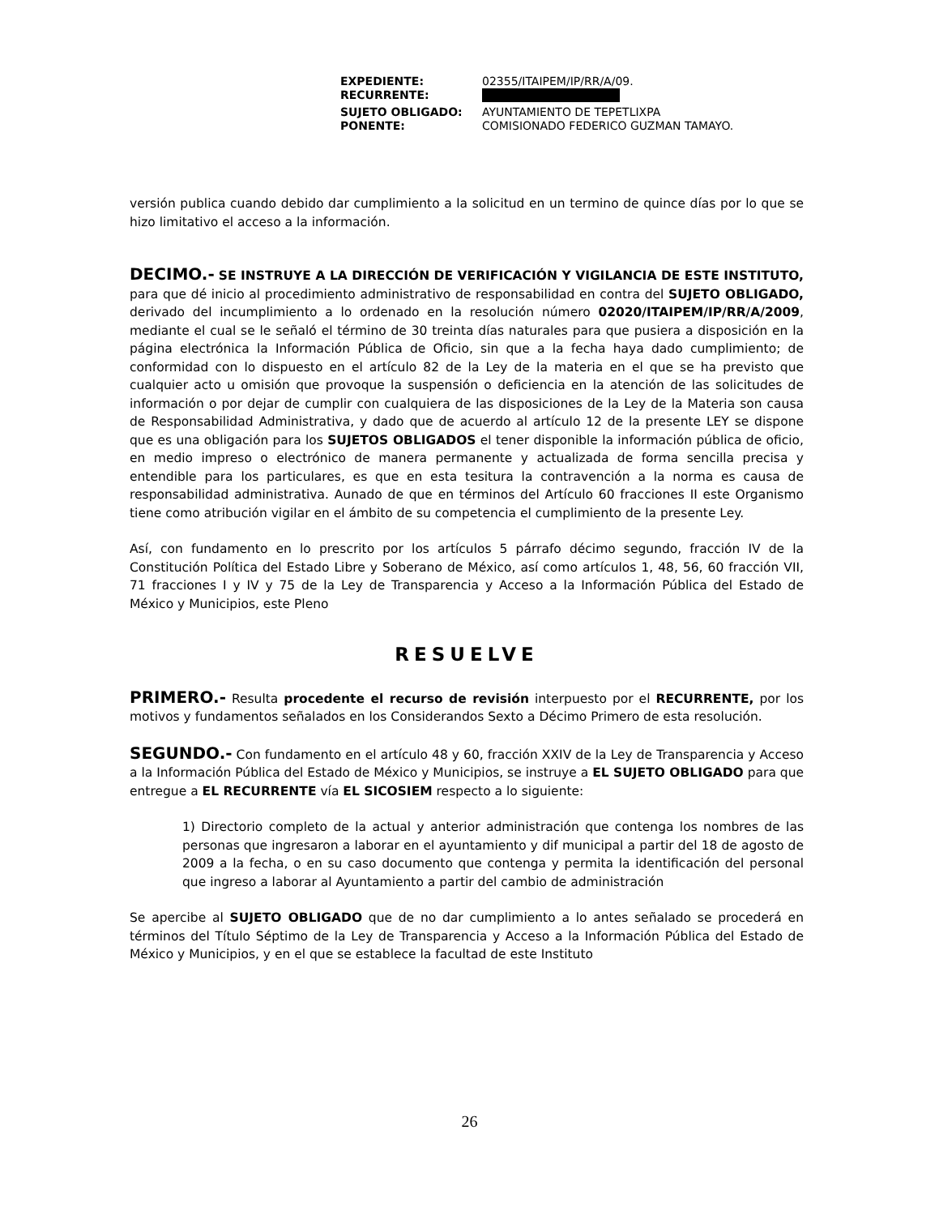| EXPEDIENTE: | 02355/ITAIPEM/IP/RR/A/09. |
| RECURRENTE: | |
| SUJETO OBLIGADO: | AYUNTAMIENTO DE TEPETLIXPA |
| PONENTE: | COMISIONADO FEDERICO GUZMAN TAMAYO. |
versión publica cuando debido dar cumplimiento a la solicitud en un termino de quince días por lo que se hizo limitativo el acceso a la información.
DECIMO.- SE INSTRUYE A LA DIRECCIÓN DE VERIFICACIÓN Y VIGILANCIA DE ESTE INSTITUTO, para que dé inicio al procedimiento administrativo de responsabilidad en contra del SUJETO OBLIGADO, derivado del incumplimiento a lo ordenado en la resolución número 02020/ITAIPEM/IP/RR/A/2009, mediante el cual se le señaló el término de 30 treinta días naturales para que pusiera a disposición en la página electrónica la Información Pública de Oficio, sin que a la fecha haya dado cumplimiento; de conformidad con lo dispuesto en el artículo 82 de la Ley de la materia en el que se ha previsto que cualquier acto u omisión que provoque la suspensión o deficiencia en la atención de las solicitudes de información o por dejar de cumplir con cualquiera de las disposiciones de la Ley de la Materia son causa de Responsabilidad Administrativa, y dado que de acuerdo al artículo 12 de la presente LEY se dispone que es una obligación para los SUJETOS OBLIGADOS el tener disponible la información pública de oficio, en medio impreso o electrónico de manera permanente y actualizada de forma sencilla precisa y entendible para los particulares, es que en esta tesitura la contravención a la norma es causa de responsabilidad administrativa. Aunado de que en términos del Artículo 60 fracciones II este Organismo tiene como atribución vigilar en el ámbito de su competencia el cumplimiento de la presente Ley.
Así, con fundamento en lo prescrito por los artículos 5 párrafo décimo segundo, fracción IV de la Constitución Política del Estado Libre y Soberano de México, así como artículos 1, 48, 56, 60 fracción VII, 71 fracciones I y IV y 75 de la Ley de Transparencia y Acceso a la Información Pública del Estado de México y Municipios, este Pleno
RESUELVE
PRIMERO.- Resulta procedente el recurso de revisión interpuesto por el RECURRENTE, por los motivos y fundamentos señalados en los Considerandos Sexto a Décimo Primero de esta resolución.
SEGUNDO.- Con fundamento en el artículo 48 y 60, fracción XXIV de la Ley de Transparencia y Acceso a la Información Pública del Estado de México y Municipios, se instruye a EL SUJETO OBLIGADO para que entregue a EL RECURRENTE vía EL SICOSIEM respecto a lo siguiente:
1) Directorio completo de la actual y anterior administración que contenga los nombres de las personas que ingresaron a laborar en el ayuntamiento y dif municipal a partir del 18 de agosto de 2009 a la fecha, o en su caso documento que contenga y permita la identificación del personal que ingreso a laborar al Ayuntamiento a partir del cambio de administración
Se apercibe al SUJETO OBLIGADO que de no dar cumplimiento a lo antes señalado se procederá en términos del Título Séptimo de la Ley de Transparencia y Acceso a la Información Pública del Estado de México y Municipios, y en el que se establece la facultad de este Instituto
26